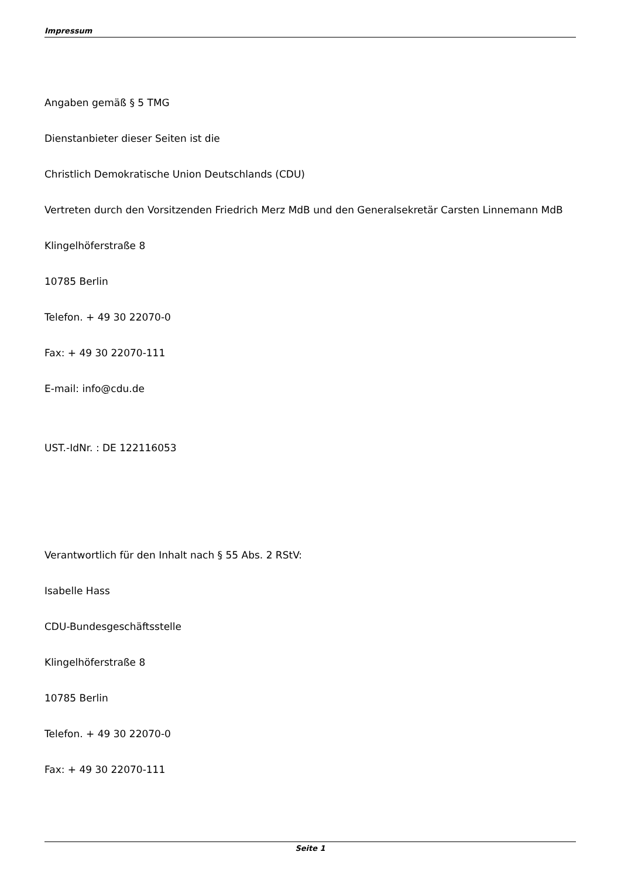Impressum
Angaben gemäß § 5 TMG
Dienstanbieter dieser Seiten ist die
Christlich Demokratische Union Deutschlands (CDU)
Vertreten durch den Vorsitzenden Friedrich Merz MdB und den Generalsekretär Carsten Linnemann MdB
Klingelhöferstraße 8
10785 Berlin
Telefon. + 49 30 22070-0
Fax: + 49 30 22070-111
E-mail: info@cdu.de
UST.-IdNr. : DE 122116053
Verantwortlich für den Inhalt nach § 55 Abs. 2 RStV:
Isabelle Hass
CDU-Bundesgeschäftsstelle
Klingelhöferstraße 8
10785 Berlin
Telefon. + 49 30 22070-0
Fax: + 49 30 22070-111
Seite 1